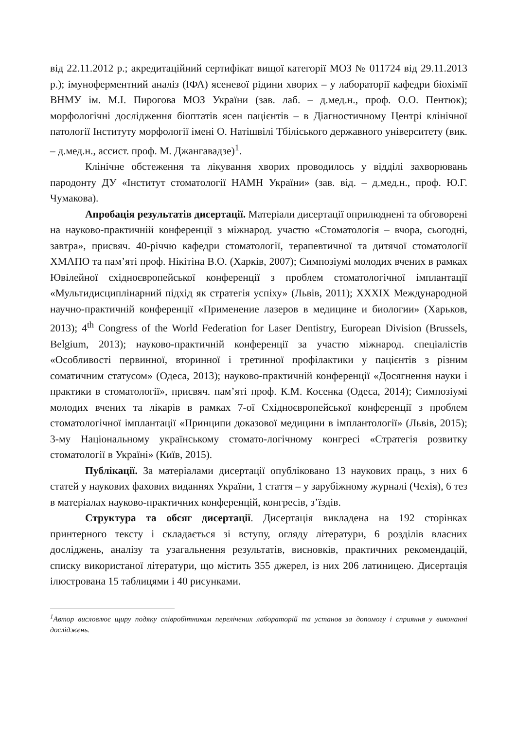від 22.11.2012 р.; акредитаційний сертифікат вищої категорії МОЗ № 011724 від 29.11.2013 р.); імуноферментний аналіз (ІФА) ясеневої рідини хворих – у лабораторії кафедри біохімії ВНМУ ім. М.І. Пирогова МОЗ України (зав. лаб. – д.мед.н., проф. О.О. Пентюк); морфологічні дослідження біоптатів ясен пацієнтів – в Діагностичному Центрі клінічної патології Інституту морфології імені О. Натішвілі Тбіліського державного університету (вик. – д.мед.н., ассист. проф. М. Джангавадзе)<sup>1</sup>.
Клінічне обстеження та лікування хворих проводилось у відділі захворювань пародонту ДУ «Інститут стоматології НАМН України» (зав. від. – д.мед.н., проф. Ю.Г. Чумакова).
Апробація результатів дисертації. Матеріали дисертації оприлюднені та обговорені на науково-практичній конференції з міжнарод. участю «Стоматологія – вчора, сьогодні, завтра», присвяч. 40-річчю кафедри стоматології, терапевтичної та дитячої стоматології ХМАПО та пам’яті проф. Нікітіна В.О. (Харків, 2007); Симпозіумі молодих вчених в рамках Ювілейної східноєвропейської конференції з проблем стоматологічної імплантації «Мультидисциплінарний підхід як стратегія успіху» (Львів, 2011); XXXIX Международной научно-практичній конференції «Применение лазеров в медицине и биологии» (Харьков, 2013); 4<sup>th</sup> Congress of the World Federation for Laser Dentistry, European Division (Brussels, Belgium, 2013); науково-практичній конференції за участю міжнарод. спеціалістів «Особливості первинної, вторинної і третинної профілактики у пацієнтів з різним соматичним статусом» (Одеса, 2013); науково-практичній конференції «Досягнення науки і практики в стоматології», присвяч. пам’яті проф. К.М. Косенка (Одеса, 2014); Симпозіумі молодих вчених та лікарів в рамках 7-ої Східноєвропейської конференції з проблем стоматологічної імплантації «Принципи доказової медицини в імплантології» (Львів, 2015); 3-му Національному українському стомато-логічному конгресі «Стратегія розвитку стоматології в Україні» (Київ, 2015).
Публікації. За матеріалами дисертації опубліковано 13 наукових праць, з них 6 статей у наукових фахових виданнях України, 1 стаття – у зарубіжному журналі (Чехія), 6 тез в матеріалах науково-практичних конференцій, конгресів, з’їздів.
Структура та обсяг дисертації. Дисертація викладена на 192 сторінках принтерного тексту і складається зі вступу, огляду літератури, 6 розділів власних досліджень, аналізу та узагальнення результатів, висновків, практичних рекомендацій, списку використаної літератури, що містить 355 джерел, із них 206 латиницею. Дисертація ілюстрована 15 таблицями і 40 рисунками.
<sup>1</sup> Автор висловлює щиру подяку співробітникам перелічених лабораторій та установ за допомогу і сприяння у виконанні досліджень.